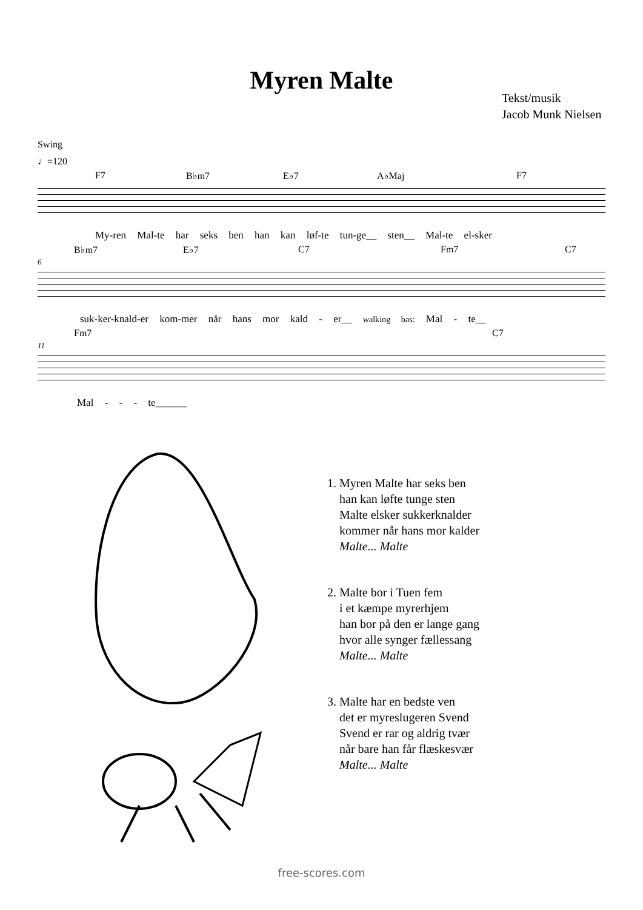Myren Malte
Tekst/musik
Jacob Munk Nielsen
Swing
♩=120
F7 B♭m7 E♭7 A♭Maj F7
My-ren Mal-te har seks ben han kan løf-te tun-ge__ sten__ Mal-te el-sker
B♭m7 E♭7 C7 Fm7 C7
6
suk-ker-knald-er kom-mer når hans mor kald - er__ walking bas: Mal - te__
Fm7 C7
11
Mal - - - te______
1. Myren Malte har seks ben
han kan løfte tunge sten
Malte elsker sukkerknalder
kommer når hans mor kalder
Malte... Malte
2. Malte bor i Tuen fem
i et kæmpe myrerhjem
han bor på den er lange gang
hvor alle synger fællessang
Malte... Malte
3. Malte har en bedste ven
det er myreslugeren Svend
Svend er rar og aldrig tvær
når bare han får flæskesvær
Malte... Malte
free-scores.com